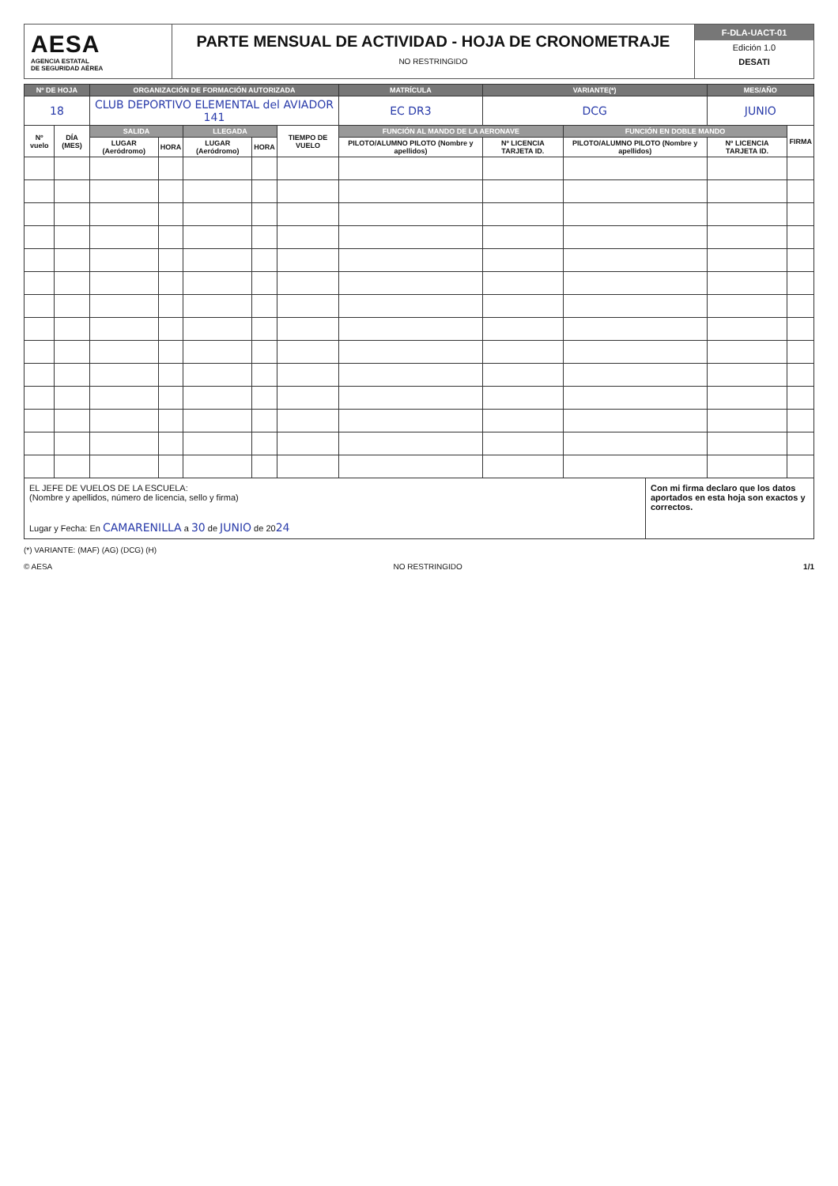AESA
AGENCIA ESTATAL
DE SEGURIDAD AÉREA
PARTE MENSUAL DE ACTIVIDAD - HOJA DE CRONOMETRAJE
NO RESTRINGIDO
F-DLA-UACT-01
Edición 1.0
DESATI
| Nº DE HOJA | | ORGANIZACIÓN DE FORMACIÓN AUTORIZADA | | | | | MATRÍCULA | VARIANTE(*) | | MES/AÑO | |
| --- | --- | --- | --- | --- | --- | --- | --- | --- | --- | --- | --- |
| 18 | | CLUB DEPORTIVO ELEMENTAL del AVIADOR 141 | | | | | EC DR3 | DCG | | JUNIO | |
| Nº vuelo | DÍA (MES) | SALIDA | | LLEGADA | | TIEMPO DE VUELO | FUNCIÓN AL MANDO DE LA AERONAVE | | FUNCIÓN EN DOBLE MANDO | | FIRMA |
| | | LUGAR (Aeródromo) | HORA | LUGAR (Aeródromo) | HORA | | PILOTO/ALUMNO PILOTO (Nombre y apellidos) | Nº LICENCIA TARJETA ID. | PILOTO/ALUMNO PILOTO (Nombre y apellidos) | Nº LICENCIA TARJETA ID. | |
EL JEFE DE VUELOS DE LA ESCUELA:
(Nombre y apellidos, número de licencia, sello y firma)
Lugar y Fecha: En CAMARENILLA a 30 de JUNIO de 2024
Con mi firma declaro que los datos aportados en esta hoja son exactos y correctos.
(*) VARIANTE: (MAF) (AG) (DCG) (H)
© AESA NO RESTRINGIDO 1/1